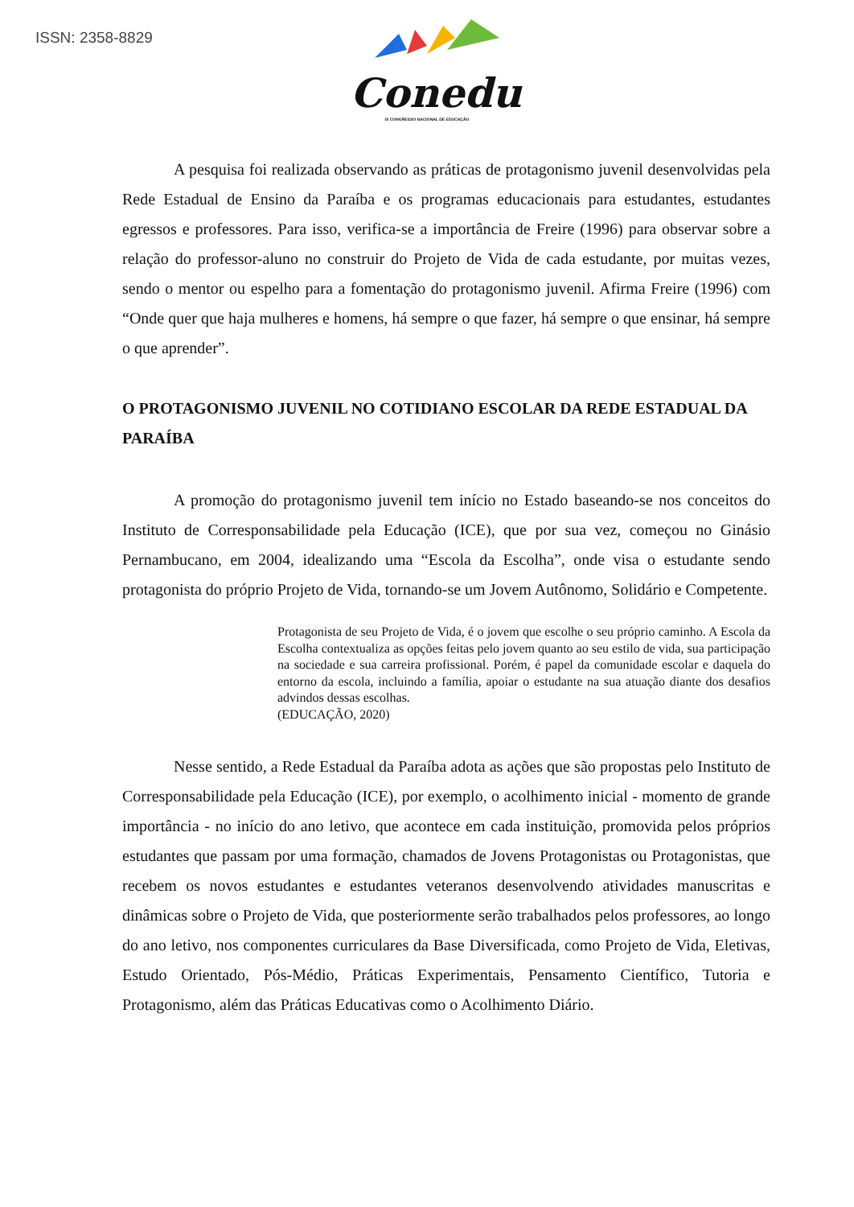ISSN: 2358-8829
Conedu
IX CONGRESSO NACIONAL DE EDUCAÇÃO
A pesquisa foi realizada observando as práticas de protagonismo juvenil desenvolvidas pela Rede Estadual de Ensino da Paraíba e os programas educacionais para estudantes, estudantes egressos e professores. Para isso, verifica-se a importância de Freire (1996) para observar sobre a relação do professor-aluno no construir do Projeto de Vida de cada estudante, por muitas vezes, sendo o mentor ou espelho para a fomentação do protagonismo juvenil. Afirma Freire (1996) com “Onde quer que haja mulheres e homens, há sempre o que fazer, há sempre o que ensinar, há sempre o que aprender”.
O PROTAGONISMO JUVENIL NO COTIDIANO ESCOLAR DA REDE ESTADUAL DA PARAÍBA
A promoção do protagonismo juvenil tem início no Estado baseando-se nos conceitos do Instituto de Corresponsabilidade pela Educação (ICE), que por sua vez, começou no Ginásio Pernambucano, em 2004, idealizando uma “Escola da Escolha”, onde visa o estudante sendo protagonista do próprio Projeto de Vida, tornando-se um Jovem Autônomo, Solidário e Competente.
Protagonista de seu Projeto de Vida, é o jovem que escolhe o seu próprio caminho. A Escola da Escolha contextualiza as opções feitas pelo jovem quanto ao seu estilo de vida, sua participação na sociedade e sua carreira profissional. Porém, é papel da comunidade escolar e daquela do entorno da escola, incluindo a família, apoiar o estudante na sua atuação diante dos desafios advindos dessas escolhas.
(EDUCAÇÃO, 2020)
Nesse sentido, a Rede Estadual da Paraíba adota as ações que são propostas pelo Instituto de Corresponsabilidade pela Educação (ICE), por exemplo, o acolhimento inicial - momento de grande importância - no início do ano letivo, que acontece em cada instituição, promovida pelos próprios estudantes que passam por uma formação, chamados de Jovens Protagonistas ou Protagonistas, que recebem os novos estudantes e estudantes veteranos desenvolvendo atividades manuscritas e dinâmicas sobre o Projeto de Vida, que posteriormente serão trabalhados pelos professores, ao longo do ano letivo, nos componentes curriculares da Base Diversificada, como Projeto de Vida, Eletivas, Estudo Orientado, Pós-Médio, Práticas Experimentais, Pensamento Científico, Tutoria e Protagonismo, além das Práticas Educativas como o Acolhimento Diário.